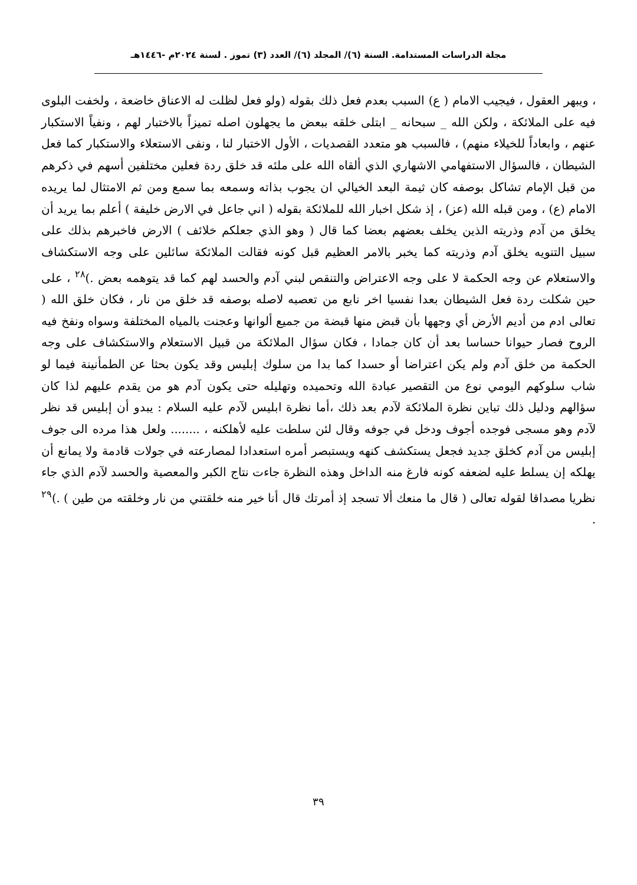مجلة الدراسات المستدامة. السنة (٦)/ المجلد (٦)/ العدد (٣) تموز . لسنة ٢٠٢٤م -١٤٤٦هـ
، ويبهر العقول ، فيجيب الامام ( ع) السبب بعدم فعل ذلك بقوله (ولو فعل لظلت له الاعناق خاضعة ، ولخفت البلوى فيه على الملائكة ، ولكن الله _ سبحانه _ ابتلى خلقه ببعض ما يجهلون اصله تميزاً بالاختبار لهم ، ونفياً الاستكبار عنهم ، وابعاداً للخيلاء منهم) ، فالسبب هو متعدد القصديات ، الأول الاختبار لنا ، ونفى الاستعلاء والاستكبار كما فعل الشيطان ، فالسؤال الاستفهامي الاشهاري الذي ألقاه الله على ملئه قد خلق ردة فعلين مختلفين أسهم في ذكرهم من قبل الإمام تشاكل بوصفه كان ثيمة البعد الخيالي ان يجوب بذاته وسمعه بما سمع ومن ثم الامتثال لما يريده الامام (ع) ، ومن قبله الله (عز) ، إذ شكل اخبار الله للملائكة بقوله ( اني جاعل في الارض خليفة ) أعلم بما يريد أن يخلق من آدم وذريته الذين يخلف بعضهم بعضا كما قال ( وهو الذي جعلكم خلائف ) الارض فاخبرهم بذلك على سبيل التنويه يخلق آدم وذريته كما يخبر بالامر العظيم قبل كونه فقالت الملائكة سائلين على وجه الاستكشاف والاستعلام عن وجه الحكمة لا على وجه الاعتراض والتنقص لبني آدم والحسد لهم كما قد يتوهمه بعض .)<sup>٢٨</sup> ، على حين شكلت ردة فعل الشيطان بعدا نفسيا اخر نابع من تعصبه لاصله بوصفه قد خلق من نار ، فكان خلق الله ( تعالى ادم من أديم الأرض أي وجهها بأن قبض منها قبضة من جميع ألوانها وعجنت بالمياه المختلفة وسواه ونفخ فيه الروح فصار حيوانا حساسا بعد أن كان جمادا ، فكان سؤال الملائكة من قبيل الاستعلام والاستكشاف على وجه الحكمة من خلق آدم ولم يكن اعتراضا أو حسدا كما بدا من سلوك إبليس وقد يكون بحثا عن الطمأنينة فيما لو شاب سلوكهم اليومي نوع من التقصير عبادة الله وتحميده وتهليله حتى يكون آدم هو من يقدم عليهم لذا كان سؤالهم ودليل ذلك تباين نظرة الملائكة لآدم بعد ذلك ،أما نظرة ابليس لآدم عليه السلام : يبدو أن إبليس قد نظر لآدم وهو مسجى فوجده أجوف ودخل في جوفه وقال لئن سلطت عليه لأهلكنه ، ........ ولعل هذا مرده الى جوف إبليس من آدم كخلق جديد فجعل يستكشف كنهه ويستبصر أمره استعدادا لمصارعته في جولات قادمة ولا يمانع أن يهلكه إن يسلط عليه لضعفه كونه فارغ منه الداخل وهذه النظرة جاءت نتاج الكبر والمعصية والحسد لآدم الذي جاء نظريا مصداقا لقوله تعالى ( قال ما منعك ألا تسجد إذ أمرتك قال أنا خير منه خلقتني من نار وخلقته من طين ) .)<sup>٢٩</sup> .
٣٩